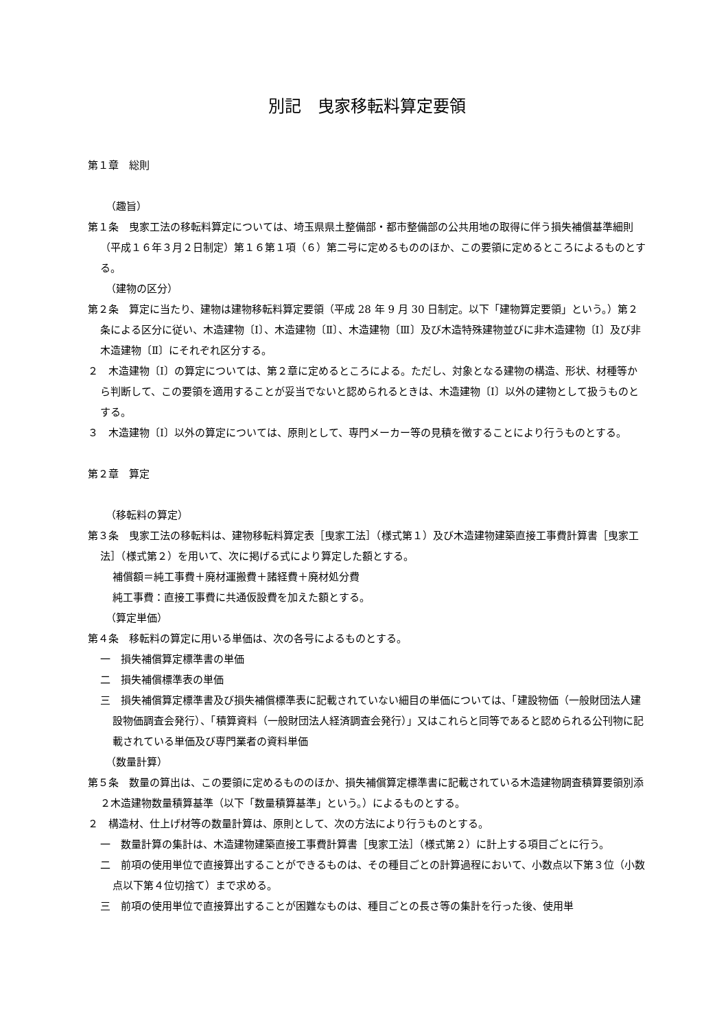別記　曳家移転料算定要領
第１章　総則
（趣旨）
第１条　曳家工法の移転料算定については、埼玉県県土整備部・都市整備部の公共用地の取得に伴う損失補償基準細則（平成１６年３月２日制定）第１６第１項（６）第二号に定めるもののほか、この要領に定めるところによるものとする。
（建物の区分）
第２条　算定に当たり、建物は建物移転料算定要領（平成 28 年 9 月 30 日制定。以下「建物算定要領」という。）第２条による区分に従い、木造建物〔Ⅰ〕、木造建物〔Ⅱ〕、木造建物〔Ⅲ〕及び木造特殊建物並びに非木造建物〔Ⅰ〕及び非木造建物〔Ⅱ〕にそれぞれ区分する。
２　木造建物〔Ⅰ〕の算定については、第２章に定めるところによる。ただし、対象となる建物の構造、形状、材種等から判断して、この要領を適用することが妥当でないと認められるときは、木造建物〔Ⅰ〕以外の建物として扱うものとする。
３　木造建物〔Ⅰ〕以外の算定については、原則として、専門メーカー等の見積を徴することにより行うものとする。
第２章　算定
（移転料の算定）
第３条　曳家工法の移転料は、建物移転料算定表［曳家工法］（様式第１）及び木造建物建築直接工事費計算書［曳家工法］（様式第２）を用いて、次に掲げる式により算定した額とする。
補償額＝純工事費＋廃材運搬費＋諸経費＋廃材処分費
純工事費：直接工事費に共通仮設費を加えた額とする。
（算定単価）
第４条　移転料の算定に用いる単価は、次の各号によるものとする。
一　損失補償算定標準書の単価
二　損失補償標準表の単価
三　損失補償算定標準書及び損失補償標準表に記載されていない細目の単価については、「建設物価（一般財団法人建設物価調査会発行）、「積算資料（一般財団法人経済調査会発行）」又はこれらと同等であると認められる公刊物に記載されている単価及び専門業者の資料単価
（数量計算）
第５条　数量の算出は、この要領に定めるもののほか、損失補償算定標準書に記載されている木造建物調査積算要領別添２木造建物数量積算基準（以下「数量積算基準」という。）によるものとする。
２　構造材、仕上げ材等の数量計算は、原則として、次の方法により行うものとする。
一　数量計算の集計は、木造建物建築直接工事費計算書［曳家工法］（様式第２）に計上する項目ごとに行う。
二　前項の使用単位で直接算出することができるものは、その種目ごとの計算過程において、小数点以下第３位（小数点以下第４位切捨て）まで求める。
三　前項の使用単位で直接算出することが困難なものは、種目ごとの長さ等の集計を行った後、使用単